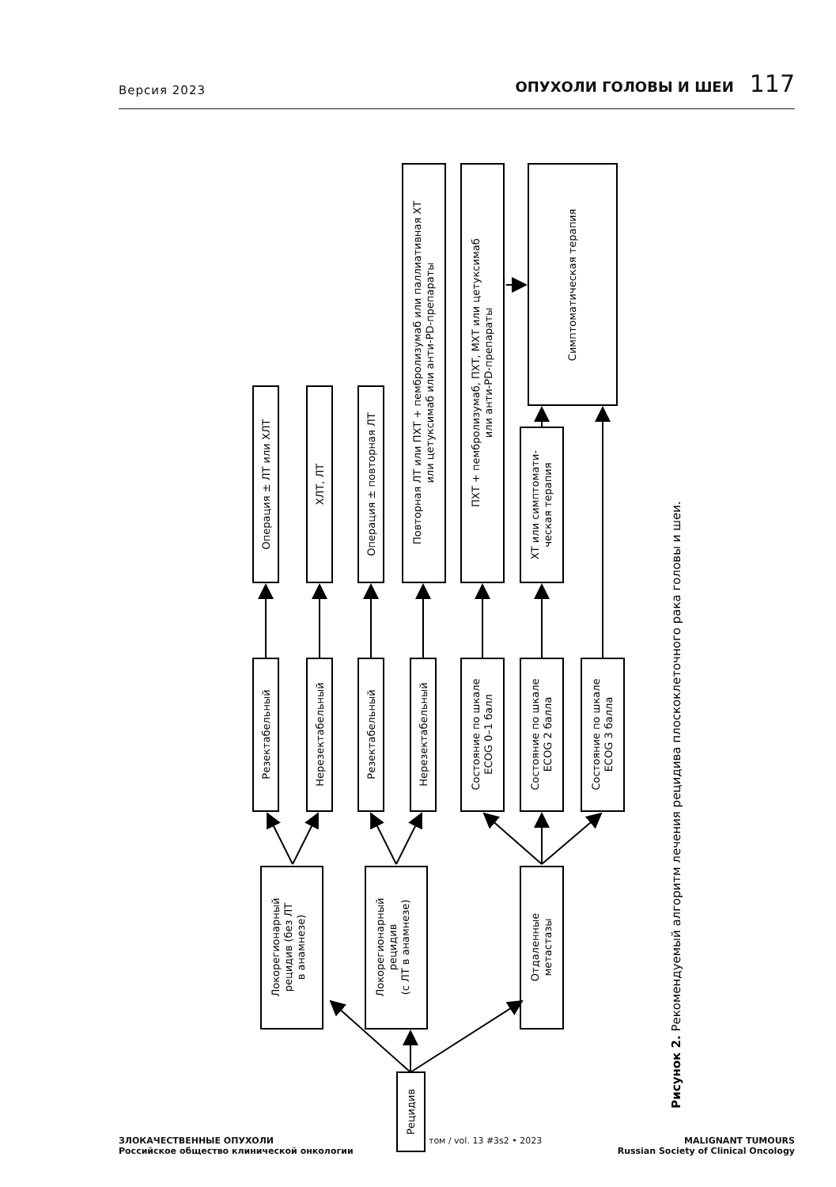Версия 2023 ОПУХОЛИ ГОЛОВЫ И ШЕИ 117
Рецидив
Локорегионарный рецидив (без ЛТ в анамнезе)
Локорегионарный рецидив (с ЛТ в анамнезе)
Отдаленные метастазы
Резектабельный
Нерезектабельный
Резектабельный
Нерезектабельный
Состояние по шкале ECOG 0–1 балл
Состояние по шкале ECOG 2 балла
Состояние по шкале ECOG 3 балла
Операция ± ЛТ или ХЛТ
ХЛТ, ЛТ
Операция ± повторная ЛТ
Повторная ЛТ или ПХТ + пембролизумаб или паллиативная ХТ или цетуксимаб или анти-PD-препараты
ПХТ + пембролизумаб, ПХТ, МХТ или цетуксимаб или анти-PD-препараты
ХТ или симптомати- ческая терапия
Симптоматическая терапия
Рисунок 2. Рекомендуемый алгоритм лечения рецидива плоскоклеточного рака головы и шеи.
ЗЛОКАЧЕСТВЕННЫЕ ОПУХОЛИ
Российское общество клинической онкологии
том / vol. 13 #3s2 • 2023 MALIGNANT TUMOURS
Russian Society of Clinical Oncology